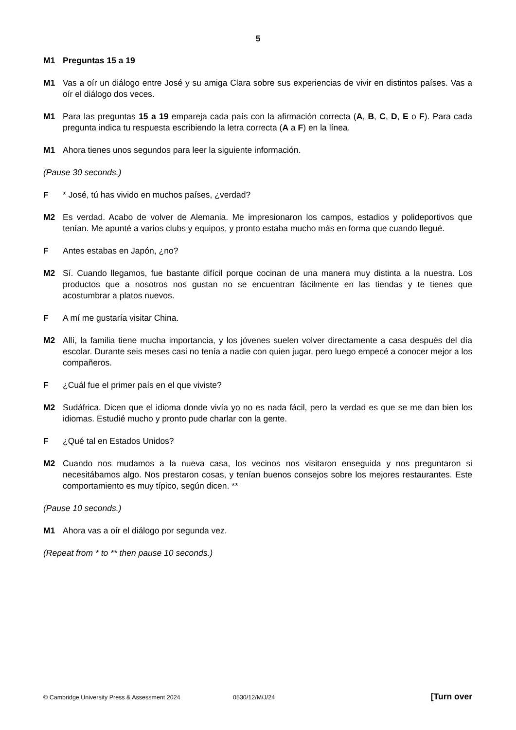5
M1 Preguntas 15 a 19
M1 Vas a oír un diálogo entre José y su amiga Clara sobre sus experiencias de vivir en distintos países. Vas a oír el diálogo dos veces.
M1 Para las preguntas 15 a 19 empareja cada país con la afirmación correcta (A, B, C, D, E o F). Para cada pregunta indica tu respuesta escribiendo la letra correcta (A a F) en la línea.
M1 Ahora tienes unos segundos para leer la siguiente información.
(Pause 30 seconds.)
F * José, tú has vivido en muchos países, ¿verdad?
M2 Es verdad. Acabo de volver de Alemania. Me impresionaron los campos, estadios y polideportivos que tenían. Me apunté a varios clubs y equipos, y pronto estaba mucho más en forma que cuando llegué.
F Antes estabas en Japón, ¿no?
M2 Sí. Cuando llegamos, fue bastante difícil porque cocinan de una manera muy distinta a la nuestra. Los productos que a nosotros nos gustan no se encuentran fácilmente en las tiendas y te tienes que acostumbrar a platos nuevos.
F A mí me gustaría visitar China.
M2 Allí, la familia tiene mucha importancia, y los jóvenes suelen volver directamente a casa después del día escolar. Durante seis meses casi no tenía a nadie con quien jugar, pero luego empecé a conocer mejor a los compañeros.
F ¿Cuál fue el primer país en el que viviste?
M2 Sudáfrica. Dicen que el idioma donde vivía yo no es nada fácil, pero la verdad es que se me dan bien los idiomas. Estudié mucho y pronto pude charlar con la gente.
F ¿Qué tal en Estados Unidos?
M2 Cuando nos mudamos a la nueva casa, los vecinos nos visitaron enseguida y nos preguntaron si necesitábamos algo. Nos prestaron cosas, y tenían buenos consejos sobre los mejores restaurantes. Este comportamiento es muy típico, según dicen. **
(Pause 10 seconds.)
M1 Ahora vas a oír el diálogo por segunda vez.
(Repeat from * to ** then pause 10 seconds.)
© Cambridge University Press & Assessment 2024 0530/12/M/J/24 [Turn over